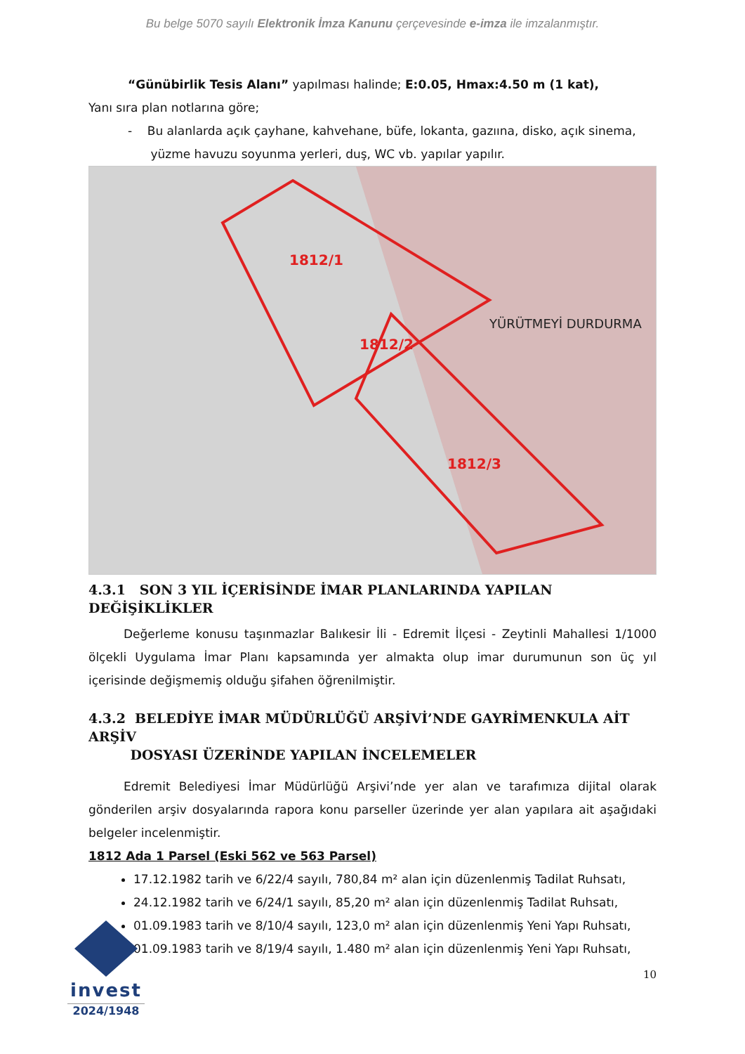Bu belge 5070 sayılı Elektronik İmza Kanunu çerçevesinde e-imza ile imzalanmıştır.
“Günübirlik Tesis Alanı” yapılması halinde; E:0.05, Hmax:4.50 m (1 kat),
Yanı sıra plan notlarına göre;
- Bu alanlarda açık çayhane, kahvehane, büfe, lokanta, gazıına, disko, açık sinema,
yüzme havuzu soyunma yerleri, duş, WC vb. yapılar yapılır.
1812/1
1812/2
1812/3
YÜRÜTMEYİ DURDURMA
4.3.1 SON 3 YIL İÇERİSİNDE İMAR PLANLARINDA YAPILAN DEĞİŞİKLİKLER
Değerleme konusu taşınmazlar Balıkesir İli - Edremit İlçesi - Zeytinli Mahallesi 1/1000 ölçekli Uygulama İmar Planı kapsamında yer almakta olup imar durumunun son üç yıl içerisinde değişmemiş olduğu şifahen öğrenilmiştir.
4.3.2 BELEDİYE İMAR MÜDÜRLÜĞÜ ARŞİVİ’NDE GAYRİMENKULA AİT ARŞİV
DOSYASI ÜZERİNDE YAPILAN İNCELEMELER
Edremit Belediyesi İmar Müdürlüğü Arşivi’nde yer alan ve tarafımıza dijital olarak gönderilen arşiv dosyalarında rapora konu parseller üzerinde yer alan yapılara ait aşağıdaki belgeler incelenmiştir.
1812 Ada 1 Parsel (Eski 562 ve 563 Parsel)
17.12.1982 tarih ve 6/22/4 sayılı, 780,84 m² alan için düzenlenmiş Tadilat Ruhsatı,
24.12.1982 tarih ve 6/24/1 sayılı, 85,20 m² alan için düzenlenmiş Tadilat Ruhsatı,
01.09.1983 tarih ve 8/10/4 sayılı, 123,0 m² alan için düzenlenmiş Yeni Yapı Ruhsatı,
01.09.1983 tarih ve 8/19/4 sayılı, 1.480 m² alan için düzenlenmiş Yeni Yapı Ruhsatı,
invest
2024/1948
10